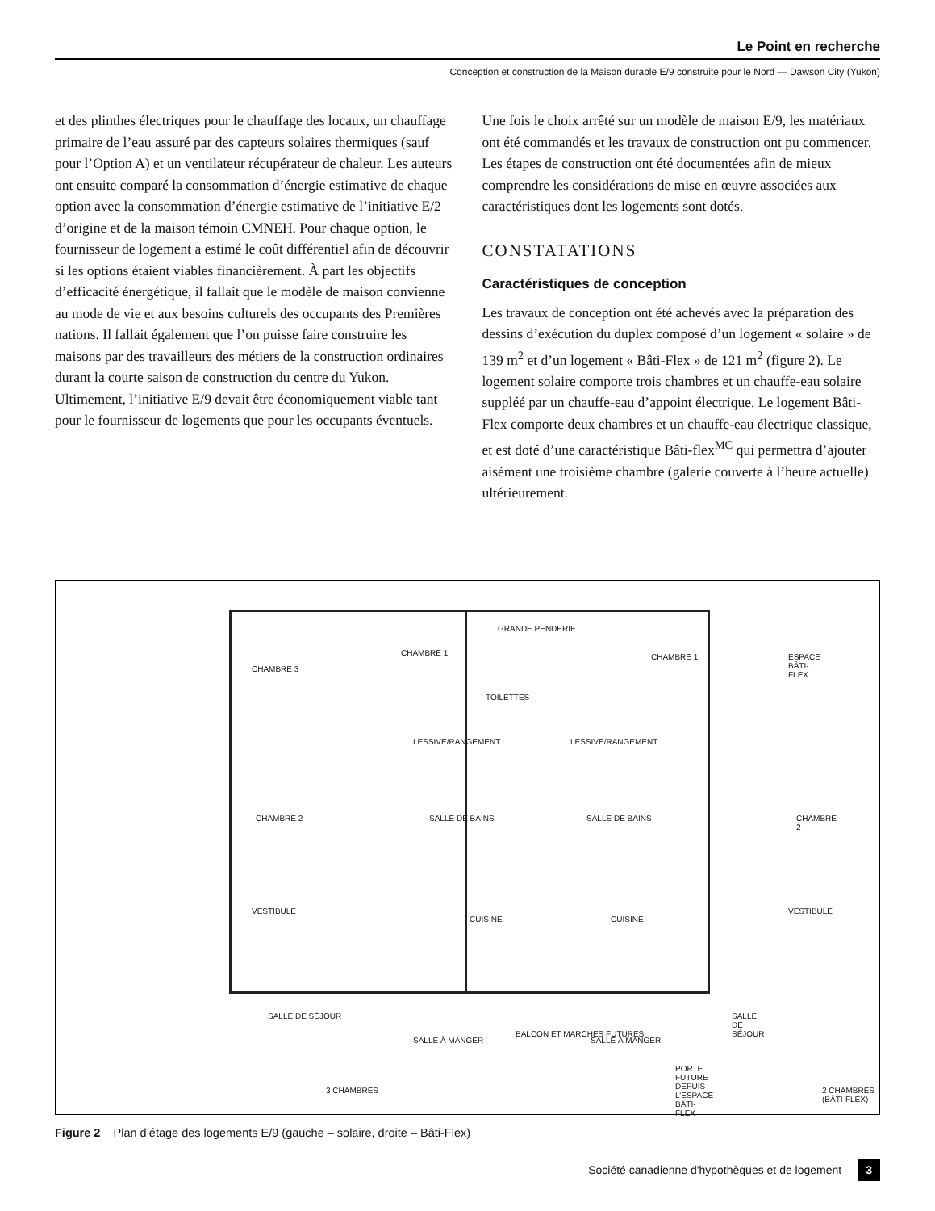Le Point en recherche
Conception et construction de la Maison durable E/9 construite pour le Nord — Dawson City (Yukon)
et des plinthes électriques pour le chauffage des locaux, un chauffage primaire de l’eau assuré par des capteurs solaires thermiques (sauf pour l’Option A) et un ventilateur récupérateur de chaleur. Les auteurs ont ensuite comparé la consommation d’énergie estimative de chaque option avec la consommation d’énergie estimative de l’initiative E/2 d’origine et de la maison témoin CMNEH. Pour chaque option, le fournisseur de logement a estimé le coût différentiel afin de découvrir si les options étaient viables financièrement. À part les objectifs d’efficacité énergétique, il fallait que le modèle de maison convienne au mode de vie et aux besoins culturels des occupants des Premières nations. Il fallait également que l’on puisse faire construire les maisons par des travailleurs des métiers de la construction ordinaires durant la courte saison de construction du centre du Yukon. Ultimement, l’initiative E/9 devait être économiquement viable tant pour le fournisseur de logements que pour les occupants éventuels.
Une fois le choix arrêté sur un modèle de maison E/9, les matériaux ont été commandés et les travaux de construction ont pu commencer. Les étapes de construction ont été documentées afin de mieux comprendre les considérations de mise en œuvre associées aux caractéristiques dont les logements sont dotés.
CONSTATATIONS
Caractéristiques de conception
Les travaux de conception ont été achevés avec la préparation des dessins d’exécution du duplex composé d’un logement « solaire » de 139 m<sup>2</sup> et d’un logement « Bâti-Flex » de 121 m<sup>2</sup> (figure 2). Le logement solaire comporte trois chambres et un chauffe-eau solaire suppléé par un chauffe-eau d’appoint électrique. Le logement Bâti-Flex comporte deux chambres et un chauffe-eau électrique classique, et est doté d’une caractéristique Bâti-flex<sup>MC</sup> qui permettra d’ajouter aisément une troisième chambre (galerie couverte à l’heure actuelle) ultérieurement.
CHAMBRE 3
CHAMBRE 1
GRANDE PENDERIE
TOILETTES
CHAMBRE 1 ESPACE BÂTI-FLEX
LESSIVE/RANGEMENT LESSIVE/RANGEMENT
CHAMBRE 2 SALLE DE BAINS SALLE DE BAINS CHAMBRE 2
VESTIBULE
CUISINE CUISINE
VESTIBULE
SALLE DE SÉJOUR
SALLE À MANGER SALLE À MANGER
SALLE DE SÉJOUR
PORTE FUTURE DEPUIS L’ESPACE BÂTI-FLEX
BALCON ET MARCHES FUTURES
3 CHAMBRES 2 CHAMBRES (BÂTI-FLEX)
Figure 2 Plan d’étage des logements E/9 (gauche – solaire, droite – Bâti-Flex)
Société canadienne d'hypothèques et de logement 3